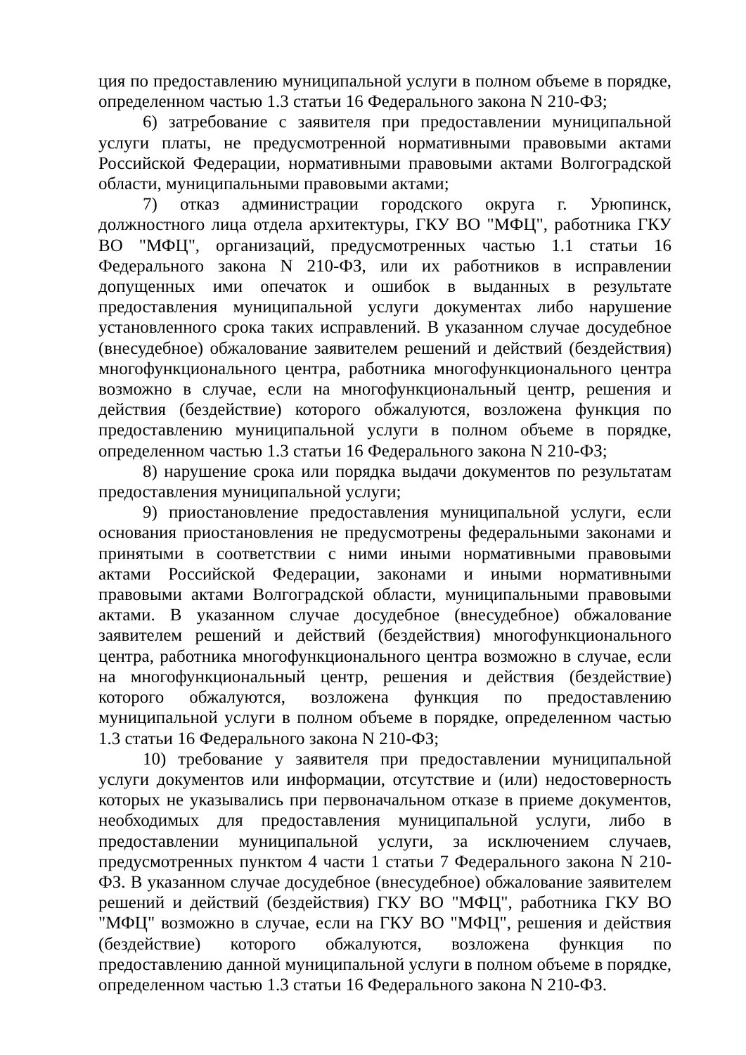ция по предоставлению муниципальной услуги в полном объеме в порядке, определенном частью 1.3 статьи 16 Федерального закона N 210-ФЗ;
6) затребование с заявителя при предоставлении муниципальной услуги платы, не предусмотренной нормативными правовыми актами Российской Федерации, нормативными правовыми актами Волгоградской области, муниципальными правовыми актами;
7) отказ администрации городского округа г. Урюпинск, должностного лица отдела архитектуры, ГКУ ВО "МФЦ", работника ГКУ ВО "МФЦ", организаций, предусмотренных частью 1.1 статьи 16 Федерального закона N 210-ФЗ, или их работников в исправлении допущенных ими опечаток и ошибок в выданных в результате предоставления муниципальной услуги документах либо нарушение установленного срока таких исправлений. В указанном случае досудебное (внесудебное) обжалование заявителем решений и действий (бездействия) многофункционального центра, работника многофункционального центра возможно в случае, если на многофункциональный центр, решения и действия (бездействие) которого обжалуются, возложена функция по предоставлению муниципальной услуги в полном объеме в порядке, определенном частью 1.3 статьи 16 Федерального закона N 210-ФЗ;
8) нарушение срока или порядка выдачи документов по результатам предоставления муниципальной услуги;
9) приостановление предоставления муниципальной услуги, если основания приостановления не предусмотрены федеральными законами и принятыми в соответствии с ними иными нормативными правовыми актами Российской Федерации, законами и иными нормативными правовыми актами Волгоградской области, муниципальными правовыми актами. В указанном случае досудебное (внесудебное) обжалование заявителем решений и действий (бездействия) многофункционального центра, работника многофункционального центра возможно в случае, если на многофункциональный центр, решения и действия (бездействие) которого обжалуются, возложена функция по предоставлению муниципальной услуги в полном объеме в порядке, определенном частью 1.3 статьи 16 Федерального закона N 210-ФЗ;
10) требование у заявителя при предоставлении муниципальной услуги документов или информации, отсутствие и (или) недостоверность которых не указывались при первоначальном отказе в приеме документов, необходимых для предоставления муниципальной услуги, либо в предоставлении муниципальной услуги, за исключением случаев, предусмотренных пунктом 4 части 1 статьи 7 Федерального закона N 210-ФЗ. В указанном случае досудебное (внесудебное) обжалование заявителем решений и действий (бездействия) ГКУ ВО "МФЦ", работника ГКУ ВО "МФЦ" возможно в случае, если на ГКУ ВО "МФЦ", решения и действия (бездействие) которого обжалуются, возложена функция по предоставлению данной муниципальной услуги в полном объеме в порядке, определенном частью 1.3 статьи 16 Федерального закона N 210-ФЗ.